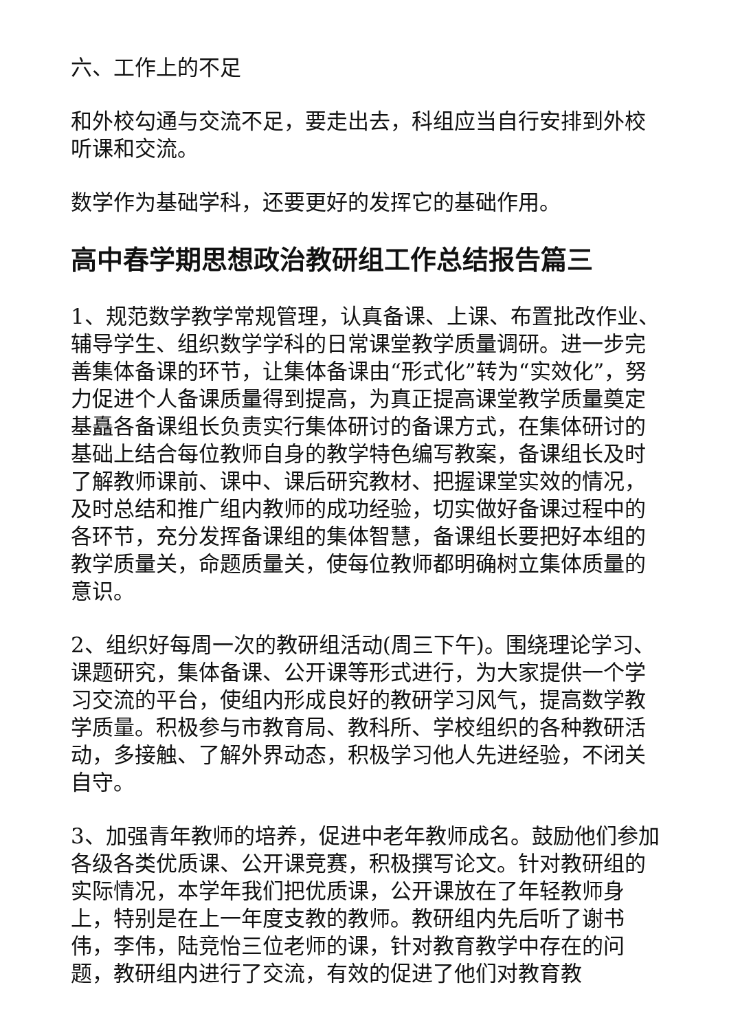六、工作上的不足
和外校勾通与交流不足，要走出去，科组应当自行安排到外校听课和交流。
数学作为基础学科，还要更好的发挥它的基础作用。
高中春学期思想政治教研组工作总结报告篇三
1、规范数学教学常规管理，认真备课、上课、布置批改作业、辅导学生、组织数学学科的日常课堂教学质量调研。进一步完善集体备课的环节，让集体备课由“形式化”转为“实效化”，努力促进个人备课质量得到提高，为真正提高课堂教学质量奠定基矗各备课组长负责实行集体研讨的备课方式，在集体研讨的基础上结合每位教师自身的教学特色编写教案，备课组长及时了解教师课前、课中、课后研究教材、把握课堂实效的情况，及时总结和推广组内教师的成功经验，切实做好备课过程中的各环节，充分发挥备课组的集体智慧，备课组长要把好本组的教学质量关，命题质量关，使每位教师都明确树立集体质量的意识。
2、组织好每周一次的教研组活动(周三下午)。围绕理论学习、课题研究，集体备课、公开课等形式进行，为大家提供一个学习交流的平台，使组内形成良好的教研学习风气，提高数学教学质量。积极参与市教育局、教科所、学校组织的各种教研活动，多接触、了解外界动态，积极学习他人先进经验，不闭关自守。
3、加强青年教师的培养，促进中老年教师成名。鼓励他们参加各级各类优质课、公开课竞赛，积极撰写论文。针对教研组的实际情况，本学年我们把优质课，公开课放在了年轻教师身上，特别是在上一年度支教的教师。教研组内先后听了谢书伟，李伟，陆竞怡三位老师的课，针对教育教学中存在的问题，教研组内进行了交流，有效的促进了他们对教育教